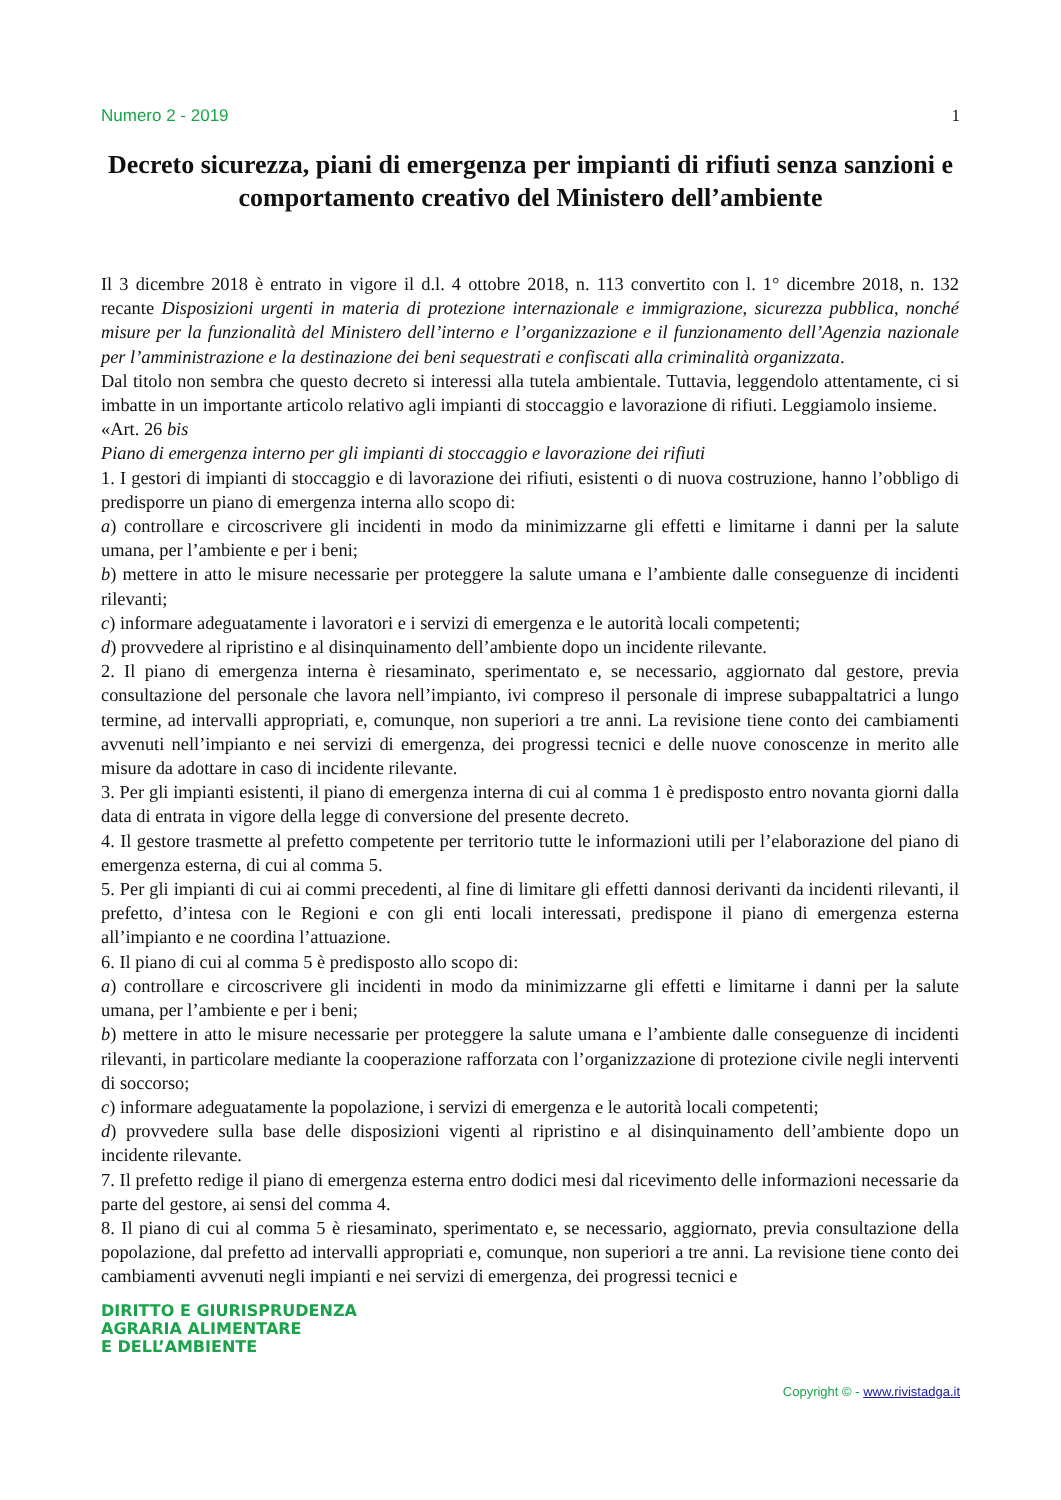Numero 2 - 2019 1
Decreto sicurezza, piani di emergenza per impianti di rifiuti senza sanzioni e comportamento creativo del Ministero dell’ambiente
Il 3 dicembre 2018 è entrato in vigore il d.l. 4 ottobre 2018, n. 113 convertito con l. 1° dicembre 2018, n. 132 recante Disposizioni urgenti in materia di protezione internazionale e immigrazione, sicurezza pubblica, nonché misure per la funzionalità del Ministero dell’interno e l’organizzazione e il funzionamento dell’Agenzia nazionale per l’amministrazione e la destinazione dei beni sequestrati e confiscati alla criminalità organizzata.
Dal titolo non sembra che questo decreto si interessi alla tutela ambientale. Tuttavia, leggendolo attentamente, ci si imbatte in un importante articolo relativo agli impianti di stoccaggio e lavorazione di rifiuti. Leggiamolo insieme.
«Art. 26 bis
Piano di emergenza interno per gli impianti di stoccaggio e lavorazione dei rifiuti
1. I gestori di impianti di stoccaggio e di lavorazione dei rifiuti, esistenti o di nuova costruzione, hanno l’obbligo di predisporre un piano di emergenza interna allo scopo di:
a) controllare e circoscrivere gli incidenti in modo da minimizzarne gli effetti e limitarne i danni per la salute umana, per l’ambiente e per i beni;
b) mettere in atto le misure necessarie per proteggere la salute umana e l’ambiente dalle conseguenze di incidenti rilevanti;
c) informare adeguatamente i lavoratori e i servizi di emergenza e le autorità locali competenti;
d) provvedere al ripristino e al disinquinamento dell’ambiente dopo un incidente rilevante.
2. Il piano di emergenza interna è riesaminato, sperimentato e, se necessario, aggiornato dal gestore, previa consultazione del personale che lavora nell’impianto, ivi compreso il personale di imprese subappaltatrici a lungo termine, ad intervalli appropriati, e, comunque, non superiori a tre anni. La revisione tiene conto dei cambiamenti avvenuti nell’impianto e nei servizi di emergenza, dei progressi tecnici e delle nuove conoscenze in merito alle misure da adottare in caso di incidente rilevante.
3. Per gli impianti esistenti, il piano di emergenza interna di cui al comma 1 è predisposto entro novanta giorni dalla data di entrata in vigore della legge di conversione del presente decreto.
4. Il gestore trasmette al prefetto competente per territorio tutte le informazioni utili per l’elaborazione del piano di emergenza esterna, di cui al comma 5.
5. Per gli impianti di cui ai commi precedenti, al fine di limitare gli effetti dannosi derivanti da incidenti rilevanti, il prefetto, d’intesa con le Regioni e con gli enti locali interessati, predispone il piano di emergenza esterna all’impianto e ne coordina l’attuazione.
6. Il piano di cui al comma 5 è predisposto allo scopo di:
a) controllare e circoscrivere gli incidenti in modo da minimizzarne gli effetti e limitarne i danni per la salute umana, per l’ambiente e per i beni;
b) mettere in atto le misure necessarie per proteggere la salute umana e l’ambiente dalle conseguenze di incidenti rilevanti, in particolare mediante la cooperazione rafforzata con l’organizzazione di protezione civile negli interventi di soccorso;
c) informare adeguatamente la popolazione, i servizi di emergenza e le autorità locali competenti;
d) provvedere sulla base delle disposizioni vigenti al ripristino e al disinquinamento dell’ambiente dopo un incidente rilevante.
7. Il prefetto redige il piano di emergenza esterna entro dodici mesi dal ricevimento delle informazioni necessarie da parte del gestore, ai sensi del comma 4.
8. Il piano di cui al comma 5 è riesaminato, sperimentato e, se necessario, aggiornato, previa consultazione della popolazione, dal prefetto ad intervalli appropriati e, comunque, non superiori a tre anni. La revisione tiene conto dei cambiamenti avvenuti negli impianti e nei servizi di emergenza, dei progressi tecnici e
DIRITTO E GIURISPRUDENZA
AGRARIA ALIMENTARE
E DELL’AMBIENTE
Copyright © - www.rivistadga.it